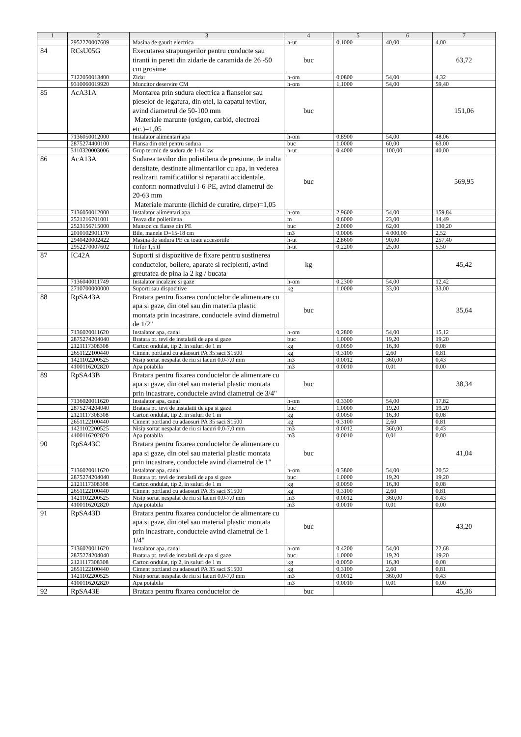| 1 | 2 | 3 | 4 | 5 | 6 | 7 |
| --- | --- | --- | --- | --- | --- | --- |
| | 2952270007609 | Masina de gaurit electrica | h-ut | 0,1000 | 40,00 | 4,00 |
| 84 | RCsU05G | Executarea strapungerilor pentru conducte sau tiranti in pereti din zidarie de caramida de 26 -50 cm grosime | buc | | | 63,72 |
| | 7122050013400 | Zidar | h-om | 0,0800 | 54,00 | 4,32 |
| | 9310060019920 | Muncitor deservire CM | h-om | 1,1000 | 54,00 | 59,40 |
| 85 | AcA31A | Montarea prin sudura electrica a flanselor sau pieselor de legatura, din otel, la capatul tevilor, avind diametrul de 50-100 mm Materiale marunte (oxigen, carbid, electrozi etc.)=1,05 | buc | | | 151,06 |
| | 7136050012000 | Instalator alimentari apa | h-om | 0,8900 | 54,00 | 48,06 |
| | 2875274400100 | Flansa din otel pentru sudura | buc | 1,0000 | 60,00 | 63,00 |
| | 3110320003006 | Grup termic de sudura de 1-14 kw | h-ut | 0,4000 | 100,00 | 40,00 |
| 86 | AcA13A | Sudarea tevilor din polietilena de presiune, de inalta densitate, destinate alimentarilor cu apa, in vederea realizarii ramificatiilor si reparatii accidentale, conform normativului I-6-PE, avind diametrul de 20-63 mm Materiale marunte (lichid de curatire, cirpe)=1,05 | buc | | | 569,95 |
| | 7136050012000 | Instalator alimentari apa | h-om | 2,9600 | 54,00 | 159,84 |
| | 2521216701001 | Teava din polietilena | m | 0,6000 | 23,00 | 14,49 |
| | 2523156715000 | Manson cu flanse din PE | buc | 2,0000 | 62,00 | 130,20 |
| | 2010102901170 | Bile, manele D=15-18 cm | m3 | 0,0006 | 4 000,00 | 2,52 |
| | 2940420002422 | Masina de sudura PE cu toate accesoriile | h-ut | 2,8600 | 90,00 | 257,40 |
| | 2952270007602 | Tirfor 1,5 tf | h-ut | 0,2200 | 25,00 | 5,50 |
| 87 | IC42A | Suporti si dispozitive de fixare pentru sustinerea conductelor, boilere, aparate si recipienti, avind greutatea de pina la 2 kg / bucata | kg | | | 45,42 |
| | 7136040011749 | Instalator incalzire si gaze | h-om | 0,2300 | 54,00 | 12,42 |
| | 2710700000000 | Suporti sau dispozitive | kg | 1,0000 | 33,00 | 33,00 |
| 88 | RpSA43A | Bratara pentru fixarea conductelor de alimentare cu apa si gaze, din otel sau din materila plastic montata prin incastrare, conductele avind diametrul de 1/2" | buc | | | 35,64 |
| | 7136020011620 | Instalator apa, canal | h-om | 0,2800 | 54,00 | 15,12 |
| | 2875274204040 | Bratara pt. tevi de instalatii de apa si gaze | buc | 1,0000 | 19,20 | 19,20 |
| | 2121117308308 | Carton ondulat, tip 2, in suluri de 1 m | kg | 0,0050 | 16,30 | 0,08 |
| | 2651122100440 | Ciment portland cu adaosuri PA 35 saci S1500 | kg | 0,3100 | 2,60 | 0,81 |
| | 1421102200525 | Nisip sortat nespalat de riu si lacuri 0,0-7,0 mm | m3 | 0,0012 | 360,00 | 0,43 |
| | 4100116202820 | Apa potabila | m3 | 0,0010 | 0,01 | 0,00 |
| 89 | RpSA43B | Bratara pentru fixarea conductelor de alimentare cu apa si gaze, din otel sau material plastic montata prin incastrare, conductele avind diametrul de 3/4" | buc | | | 38,34 |
| | 7136020011620 | Instalator apa, canal | h-om | 0,3300 | 54,00 | 17,82 |
| | 2875274204040 | Bratara pt. tevi de instalatii de apa si gaze | buc | 1,0000 | 19,20 | 19,20 |
| | 2121117308308 | Carton ondulat, tip 2, in suluri de 1 m | kg | 0,0050 | 16,30 | 0,08 |
| | 2651122100440 | Ciment portland cu adaosuri PA 35 saci S1500 | kg | 0,3100 | 2,60 | 0,81 |
| | 1421102200525 | Nisip sortat nespalat de riu si lacuri 0,0-7,0 mm | m3 | 0,0012 | 360,00 | 0,43 |
| | 4100116202820 | Apa potabila | m3 | 0,0010 | 0,01 | 0,00 |
| 90 | RpSA43C | Bratara pentru fixarea conductelor de alimentare cu apa si gaze, din otel sau material plastic montata prin incastrare, conductele avind diametrul de 1" | buc | | | 41,04 |
| | 7136020011620 | Instalator apa, canal | h-om | 0,3800 | 54,00 | 20,52 |
| | 2875274204040 | Bratara pt. tevi de instalatii de apa si gaze | buc | 1,0000 | 19,20 | 19,20 |
| | 2121117308308 | Carton ondulat, tip 2, in suluri de 1 m | kg | 0,0050 | 16,30 | 0,08 |
| | 2651122100440 | Ciment portland cu adaosuri PA 35 saci S1500 | kg | 0,3100 | 2,60 | 0,81 |
| | 1421102200525 | Nisip sortat nespalat de riu si lacuri 0,0-7,0 mm | m3 | 0,0012 | 360,00 | 0,43 |
| | 4100116202820 | Apa potabila | m3 | 0,0010 | 0,01 | 0,00 |
| 91 | RpSA43D | Bratara pentru fixarea conductelor de alimentare cu apa si gaze, din otel sau material plastic montata prin incastrare, conductele avind diametrul de 1 1/4" | buc | | | 43,20 |
| | 7136020011620 | Instalator apa, canal | h-om | 0,4200 | 54,00 | 22,68 |
| | 2875274204040 | Bratara pt. tevi de instalatii de apa si gaze | buc | 1,0000 | 19,20 | 19,20 |
| | 2121117308308 | Carton ondulat, tip 2, in suluri de 1 m | kg | 0,0050 | 16,30 | 0,08 |
| | 2651122100440 | Ciment portland cu adaosuri PA 35 saci S1500 | kg | 0,3100 | 2,60 | 0,81 |
| | 1421102200525 | Nisip sortat nespalat de riu si lacuri 0,0-7,0 mm | m3 | 0,0012 | 360,00 | 0,43 |
| | 4100116202820 | Apa potabila | m3 | 0,0010 | 0,01 | 0,00 |
| 92 | RpSA43E | Bratara pentru fixarea conductelor de | buc | | | 45,36 |